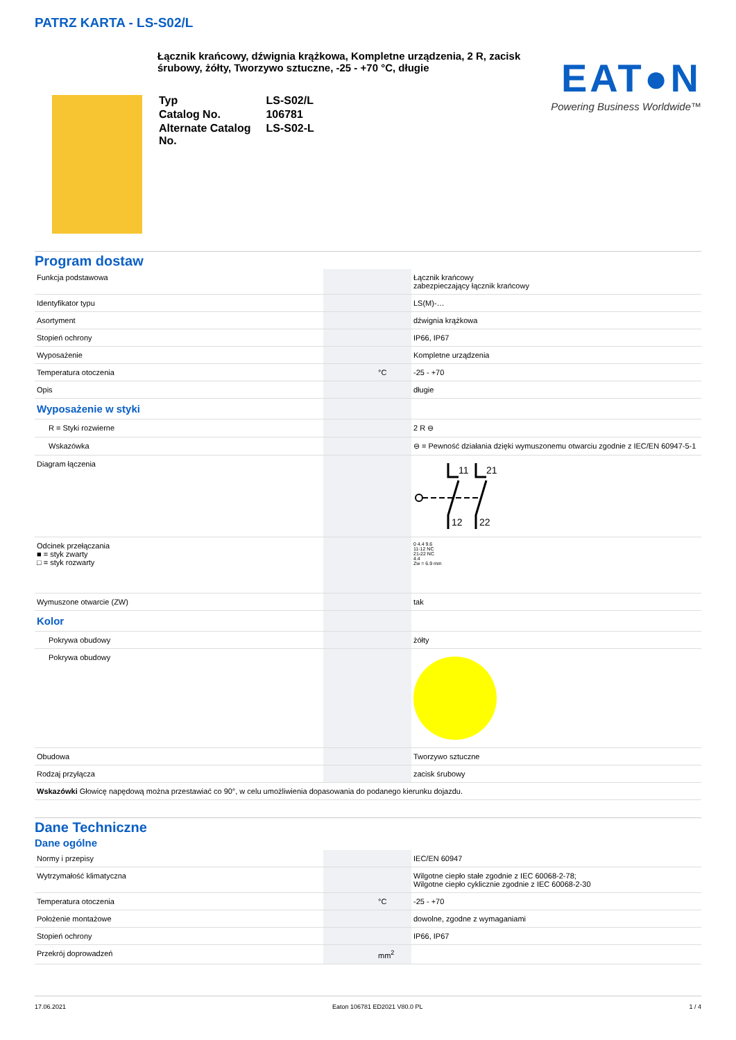PATRZ KARTA - LS-S02/L
Łącznik krańcowy, dźwignia krążkowa, Kompletne urządzenia, 2 R, zacisk śrubowy, żółty, Tworzywo sztuczne, -25 - +70 °C, długie
| Typ | LS-S02/L |
| Catalog No. | 106781 |
| Alternate Catalog No. | LS-S02-L |
EAT●N
Powering Business Worldwide™
Program dostaw
| Funkcja podstawowa | | | Łącznik krańcowy zabezpieczający łącznik krańcowy |
| Identyfikator typu | | | LS(M)-… |
| Asortyment | | | dźwignia krążkowa |
| Stopień ochrony | | | IP66, IP67 |
| Wyposażenie | | | Kompletne urządzenia |
| Temperatura otoczenia | | °C | -25 - +70 |
| Opis | | | długie |
| Wyposażenie w styki | | | |
| R = Styki rozwierne | | | 2 R ⊖ |
| Wskazówka | | | ⊖ = Pewność działania dzięki wymuszonemu otwarciu zgodnie z IEC/EN 60947-5-1 |
| Diagram łączenia | | | 11 21 12 22 |
| Odcinek przełączania ■ = styk zwarty □ = styk rozwarty | | | 0 4.4 9.6 11-12 NC 21-22 NC 4.4 Zw = 6.9 mm |
| Wymuszone otwarcie (ZW) | | | tak |
| Kolor | | | |
| Pokrywa obudowy | | | żółty |
| Pokrywa obudowy | | | |
| Obudowa | | | Tworzywo sztuczne |
| Rodzaj przyłącza | | | zacisk śrubowy |
| Wskazówki Głowicę napędową można przestawiać co 90°, w celu umożliwienia dopasowania do podanego kierunku dojazdu. | | | |
Dane Techniczne
Dane ogólne
| Normy i przepisy | | | IEC/EN 60947 |
| Wytrzymałość klimatyczna | | | Wilgotne ciepło stałe zgodnie z IEC 60068-2-78; Wilgotne ciepło cyklicznie zgodnie z IEC 60068-2-30 |
| Temperatura otoczenia | | °C | -25 - +70 |
| Położenie montażowe | | | dowolne, zgodne z wymaganiami |
| Stopień ochrony | | | IP66, IP67 |
| Przekrój doprowadzeń | | mm<sup>2</sup> | |
17.06.2021 Eaton 106781 ED2021 V80.0 PL 1 / 4